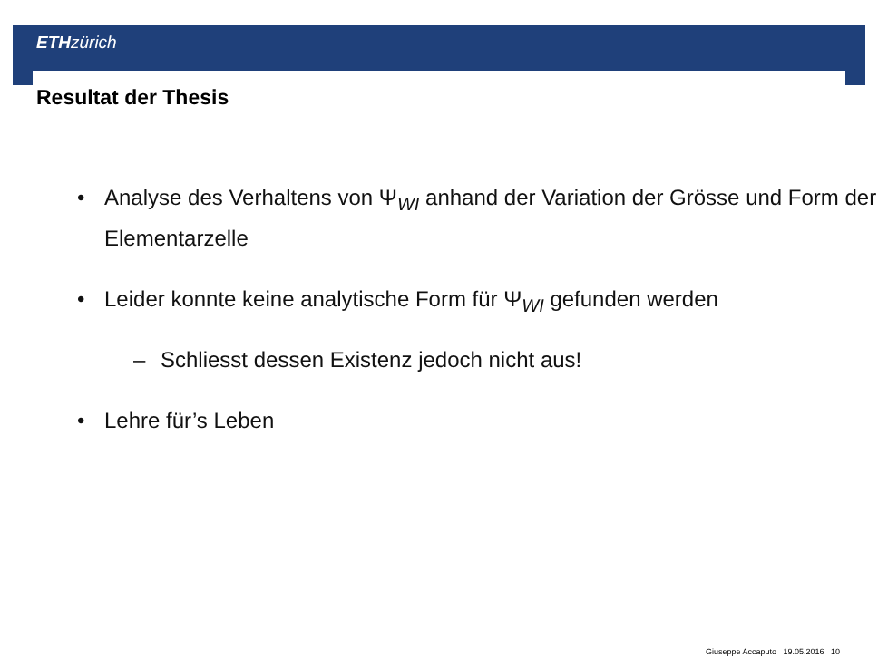ETH zürich
Resultat der Thesis
• Analyse des Verhaltens von Ψ<sub>WI</sub> anhand der Variation der Grösse und Form der Elementarzelle
• Leider konnte keine analytische Form für Ψ<sub>WI</sub> gefunden werden
– Schliesst dessen Existenz jedoch nicht aus!
• Lehre für’s Leben
Giuseppe Accaputo 19.05.2016 10